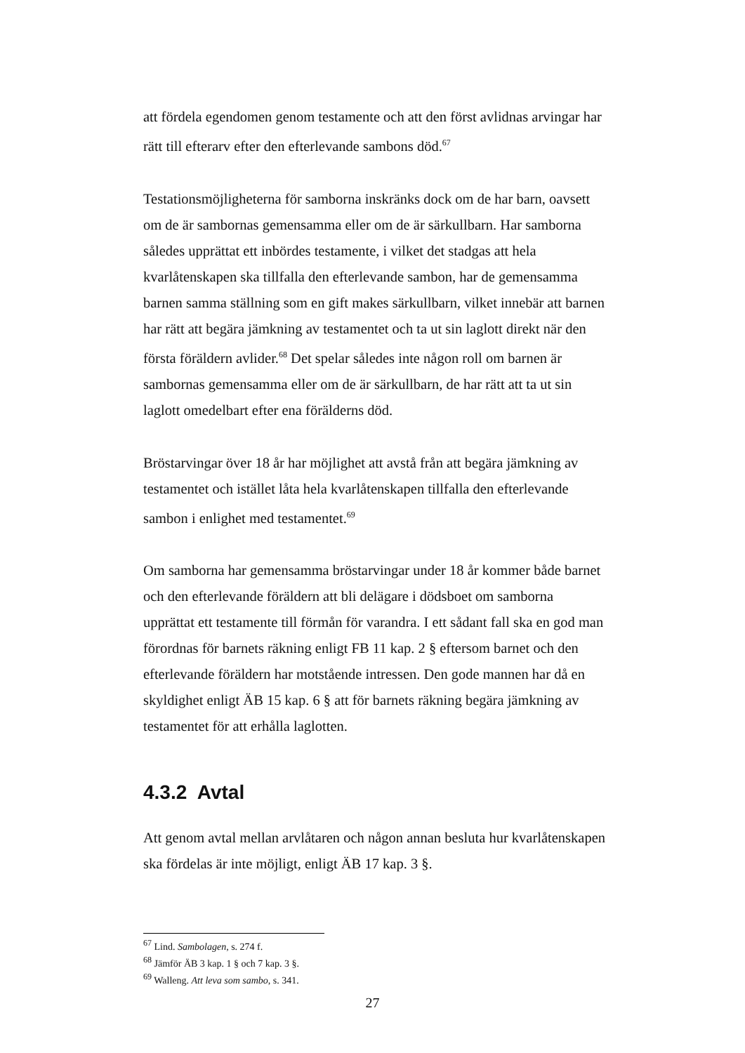att fördela egendomen genom testamente och att den först avlidnas arvingar har rätt till efterarv efter den efterlevande sambons död.<sup>67</sup>
Testationsmöjligheterna för samborna inskränks dock om de har barn, oavsett om de är sambornas gemensamma eller om de är särkullbarn. Har samborna således upprättat ett inbördes testamente, i vilket det stadgas att hela kvarlåtenskapen ska tillfalla den efterlevande sambon, har de gemensamma barnen samma ställning som en gift makes särkullbarn, vilket innebär att barnen har rätt att begära jämkning av testamentet och ta ut sin laglott direkt när den första föräldern avlider.<sup>68</sup> Det spelar således inte någon roll om barnen är sambornas gemensamma eller om de är särkullbarn, de har rätt att ta ut sin laglott omedelbart efter ena förälderns död.
Bröstarvingar över 18 år har möjlighet att avstå från att begära jämkning av testamentet och istället låta hela kvarlåtenskapen tillfalla den efterlevande sambon i enlighet med testamentet.<sup>69</sup>
Om samborna har gemensamma bröstarvingar under 18 år kommer både barnet och den efterlevande föräldern att bli delägare i dödsboet om samborna upprättat ett testamente till förmån för varandra. I ett sådant fall ska en god man förordnas för barnets räkning enligt FB 11 kap. 2 § eftersom barnet och den efterlevande föräldern har motstående intressen. Den gode mannen har då en skyldighet enligt ÄB 15 kap. 6 § att för barnets räkning begära jämkning av testamentet för att erhålla laglotten.
4.3.2 Avtal
Att genom avtal mellan arvlåtaren och någon annan besluta hur kvarlåtenskapen ska fördelas är inte möjligt, enligt ÄB 17 kap. 3 §.
<sup>67</sup> Lind. Sambolagen, s. 274 f.
<sup>68</sup> Jämför ÄB 3 kap. 1 § och 7 kap. 3 §.
<sup>69</sup> Walleng. Att leva som sambo, s. 341.
27